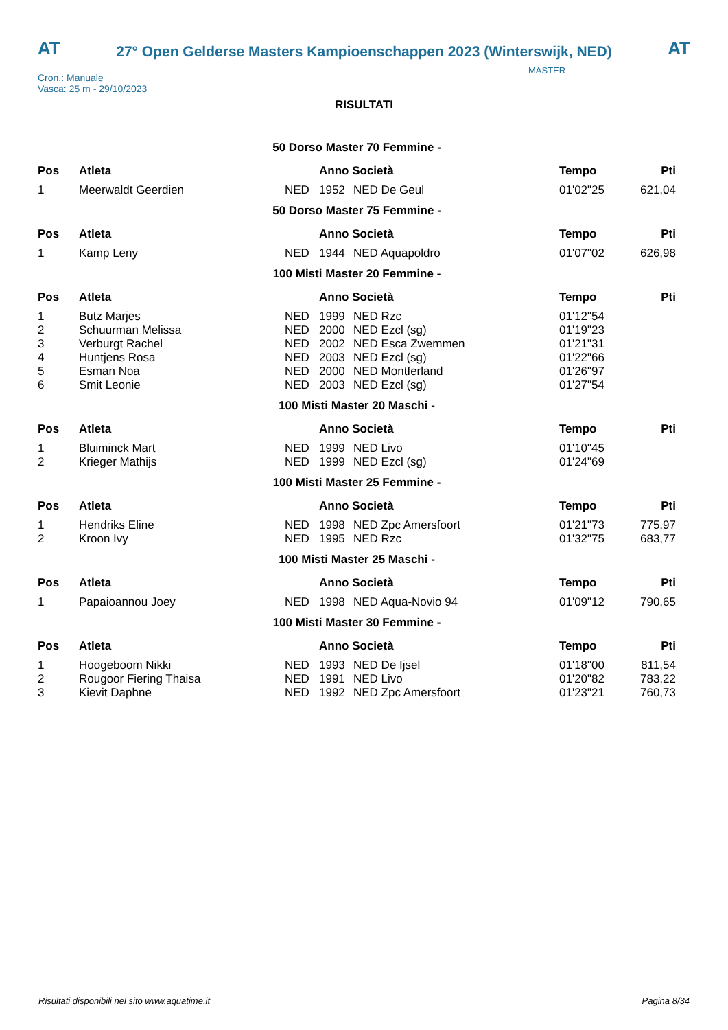AT AT
27° Open Gelderse Masters Kampioenschappen 2023 (Winterswijk, NED)
Cron.: Manuale
Vasca: 25 m - 29/10/2023
MASTER
RISULTATI
50 Dorso Master 70 Femmine -
| Pos | Atleta | | Anno Società | | Tempo | Pti |
| --- | --- | --- | --- | --- | --- | --- |
| 1 | Meerwaldt Geerdien | NED | 1952 | NED De Geul | 01'02"25 | 621,04 |
50 Dorso Master 75 Femmine -
| Pos | Atleta | | Anno Società | | Tempo | Pti |
| --- | --- | --- | --- | --- | --- | --- |
| 1 | Kamp Leny | NED | 1944 | NED Aquapoldro | 01'07"02 | 626,98 |
100 Misti Master 20 Femmine -
| Pos | Atleta | | Anno Società | | Tempo | Pti |
| --- | --- | --- | --- | --- | --- | --- |
| 1 | Butz Marjes | NED | 1999 | NED Rzc | 01'12"54 | |
| 2 | Schuurman Melissa | NED | 2000 | NED Ezcl (sg) | 01'19"23 | |
| 3 | Verburgt Rachel | NED | 2002 | NED Esca Zwemmen | 01'21"31 | |
| 4 | Huntjens Rosa | NED | 2003 | NED Ezcl (sg) | 01'22"66 | |
| 5 | Esman Noa | NED | 2000 | NED Montferland | 01'26"97 | |
| 6 | Smit Leonie | NED | 2003 | NED Ezcl (sg) | 01'27"54 | |
100 Misti Master 20 Maschi -
| Pos | Atleta | | Anno Società | | Tempo | Pti |
| --- | --- | --- | --- | --- | --- | --- |
| 1 | Bluiminck Mart | NED | 1999 | NED Livo | 01'10"45 | |
| 2 | Krieger Mathijs | NED | 1999 | NED Ezcl (sg) | 01'24"69 | |
100 Misti Master 25 Femmine -
| Pos | Atleta | | Anno Società | | Tempo | Pti |
| --- | --- | --- | --- | --- | --- | --- |
| 1 | Hendriks Eline | NED | 1998 | NED Zpc Amersfoort | 01'21"73 | 775,97 |
| 2 | Kroon Ivy | NED | 1995 | NED Rzc | 01'32"75 | 683,77 |
100 Misti Master 25 Maschi -
| Pos | Atleta | | Anno Società | | Tempo | Pti |
| --- | --- | --- | --- | --- | --- | --- |
| 1 | Papaioannou Joey | NED | 1998 | NED Aqua-Novio 94 | 01'09"12 | 790,65 |
100 Misti Master 30 Femmine -
| Pos | Atleta | | Anno Società | | Tempo | Pti |
| --- | --- | --- | --- | --- | --- | --- |
| 1 | Hoogeboom Nikki | NED | 1993 | NED De Ijsel | 01'18"00 | 811,54 |
| 2 | Rougoor Fiering Thaisa | NED | 1991 | NED Livo | 01'20"82 | 783,22 |
| 3 | Kievit Daphne | NED | 1992 | NED Zpc Amersfoort | 01'23"21 | 760,73 |
Risultati disponibili nel sito www.aquatime.it Pagina 8/34